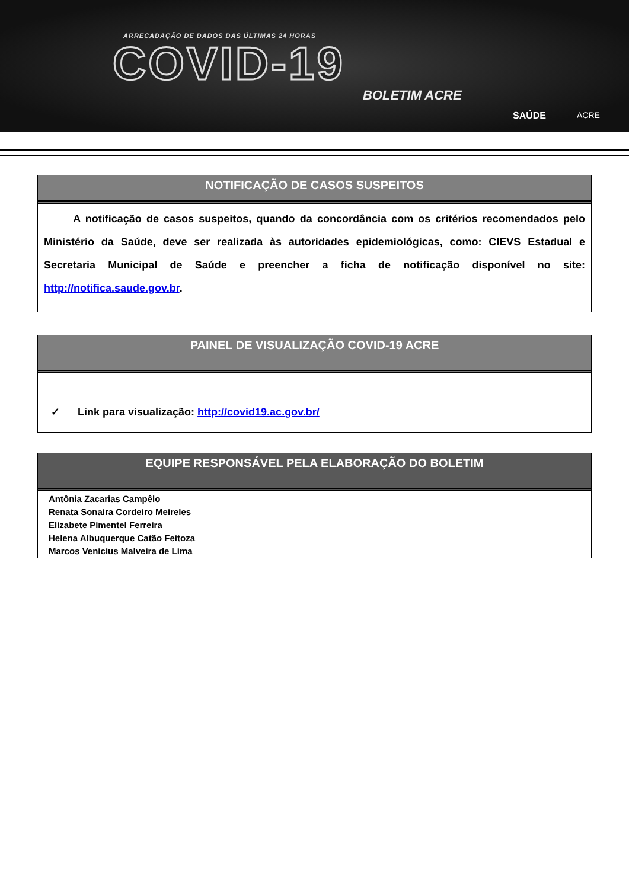ARRECADAÇÃO DE DADOS DAS ÚLTIMAS 24 HORAS
COVID-19
BOLETIM ACRE
SAÚDE ACRE
NOTIFICAÇÃO DE CASOS SUSPEITOS
A notificação de casos suspeitos, quando da concordância com os critérios recomendados pelo Ministério da Saúde, deve ser realizada às autoridades epidemiológicas, como: CIEVS Estadual e Secretaria Municipal de Saúde e preencher a ficha de notificação disponível no site: http://notifica.saude.gov.br.
PAINEL DE VISUALIZAÇÃO COVID-19 ACRE
✓ Link para visualização: http://covid19.ac.gov.br/
EQUIPE RESPONSÁVEL PELA ELABORAÇÃO DO BOLETIM
Antônia Zacarias Campêlo
Renata Sonaira Cordeiro Meireles
Elizabete Pimentel Ferreira
Helena Albuquerque Catão Feitoza
Marcos Venicius Malveira de Lima